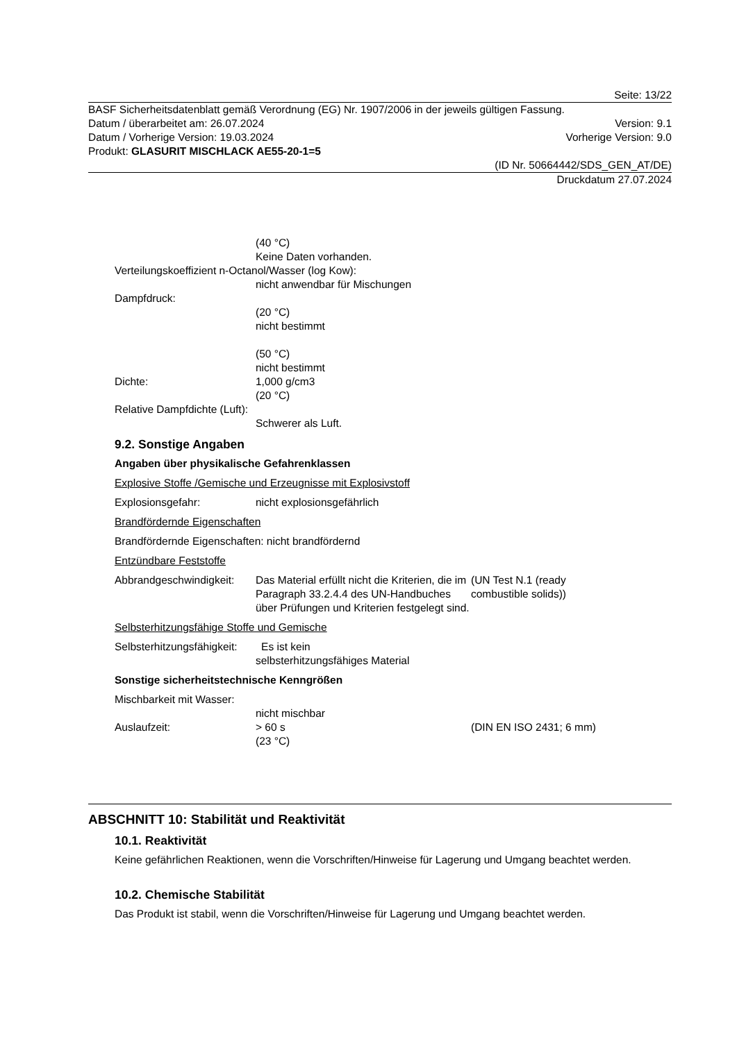Seite: 13/22
BASF Sicherheitsdatenblatt gemäß Verordnung (EG) Nr. 1907/2006 in der jeweils gültigen Fassung.
Datum / überarbeitet am: 26.07.2024 Version: 9.1
Datum / Vorherige Version: 19.03.2024 Vorherige Version: 9.0
Produkt: GLASURIT MISCHLACK AE55-20-1=5
(ID Nr. 50664442/SDS_GEN_AT/DE)
Druckdatum 27.07.2024
(40 °C)
Keine Daten vorhanden.
Verteilungskoeffizient n-Octanol/Wasser (log Kow):
nicht anwendbar für Mischungen
Dampfdruck:
(20 °C)
nicht bestimmt
(50 °C)
nicht bestimmt
Dichte: 1,000 g/cm3
(20 °C)
Relative Dampfdichte (Luft):
Schwerer als Luft.
9.2. Sonstige Angaben
Angaben über physikalische Gefahrenklassen
Explosive Stoffe /Gemische und Erzeugnisse mit Explosivstoff
Explosionsgefahr: nicht explosionsgefährlich
Brandfördernde Eigenschaften
Brandfördernde Eigenschaften: nicht brandfördernd
Entzündbare Feststoffe
Abbrandgeschwindigkeit: Das Material erfüllt nicht die Kriterien, die im Paragraph 33.2.4.4 des UN-Handbuches über Prüfungen und Kriterien festgelegt sind. (UN Test N.1 (ready
combustible solids))
Selbsterhitzungsfähige Stoffe und Gemische
Selbsterhitzungsfähigkeit: Es ist kein
selbsterhitzungsfähiges Material
Sonstige sicherheitstechnische Kenngrößen
Mischbarkeit mit Wasser:
nicht mischbar
Auslaufzeit: > 60 s
(23 °C) (DIN EN ISO 2431; 6 mm)
ABSCHNITT 10: Stabilität und Reaktivität
10.1. Reaktivität
Keine gefährlichen Reaktionen, wenn die Vorschriften/Hinweise für Lagerung und Umgang beachtet werden.
10.2. Chemische Stabilität
Das Produkt ist stabil, wenn die Vorschriften/Hinweise für Lagerung und Umgang beachtet werden.